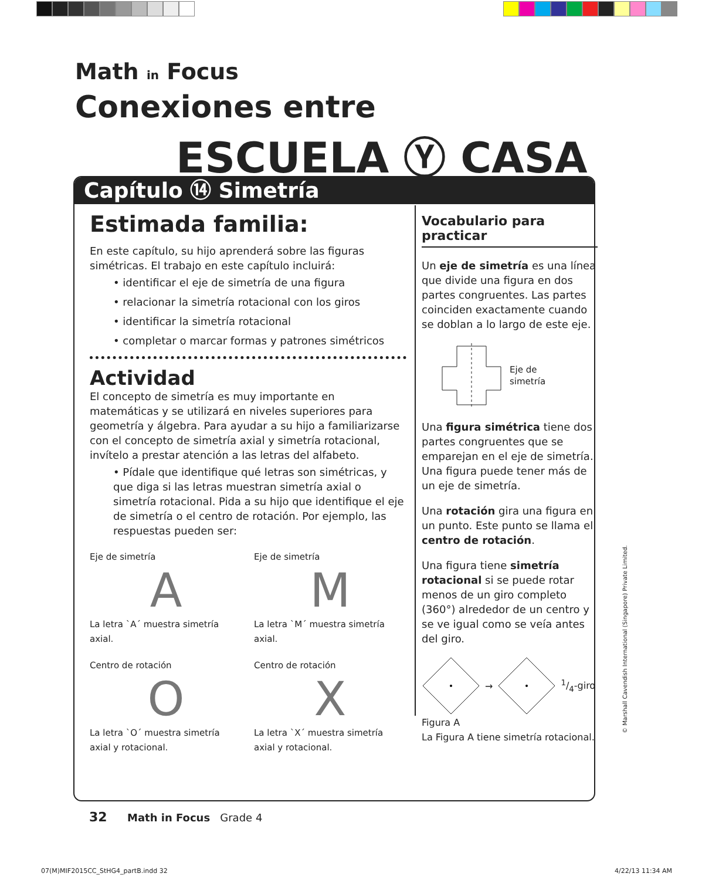Math in Focus
Conexiones entre
ESCUELA Ⓨ CASA
Capítulo ⑭ Simetría
Estimada familia:
En este capítulo, su hijo aprenderá sobre las figuras simétricas. El trabajo en este capítulo incluirá:
• identificar el eje de simetría de una figura
• relacionar la simetría rotacional con los giros
• identificar la simetría rotacional
• completar o marcar formas y patrones simétricos
Actividad
El concepto de simetría es muy importante en matemáticas y se utilizará en niveles superiores para geometría y álgebra. Para ayudar a su hijo a familiarizarse con el concepto de simetría axial y simetría rotacional, invítelo a prestar atención a las letras del alfabeto.
• Pídale que identifique qué letras son simétricas, y que diga si las letras muestran simetría axial o simetría rotacional. Pida a su hijo que identifique el eje de simetría o el centro de rotación. Por ejemplo, las respuestas pueden ser:
Eje de simetría
A
La letra `A´ muestra simetría axial.
Eje de simetría
M
La letra `M´ muestra simetría axial.
Centro de rotación
O
La letra `O´ muestra simetría axial y rotacional.
Centro de rotación
X
La letra `X´ muestra simetría axial y rotacional.
Vocabulario para practicar
Un eje de simetría es una línea que divide una figura en dos partes congruentes. Las partes coinciden exactamente cuando se doblan a lo largo de este eje.
Eje de
simetría
Una figura simétrica tiene dos partes congruentes que se emparejan en el eje de simetría. Una figura puede tener más de un eje de simetría.
Una rotación gira una figura en un punto. Este punto se llama el centro de rotación.
Una figura tiene simetría rotacional si se puede rotar menos de un giro completo (360°) alrededor de un centro y se ve igual como se veía antes del giro.
→1/4-giro
Figura A
La Figura A tiene simetría rotacional.
32 Math in Focus Grade 4
© Marshall Cavendish International (Singapore) Private Limited.
07(M)MIF2015CC_StHG4_partB.indd 32
4/22/13 11:34 AM